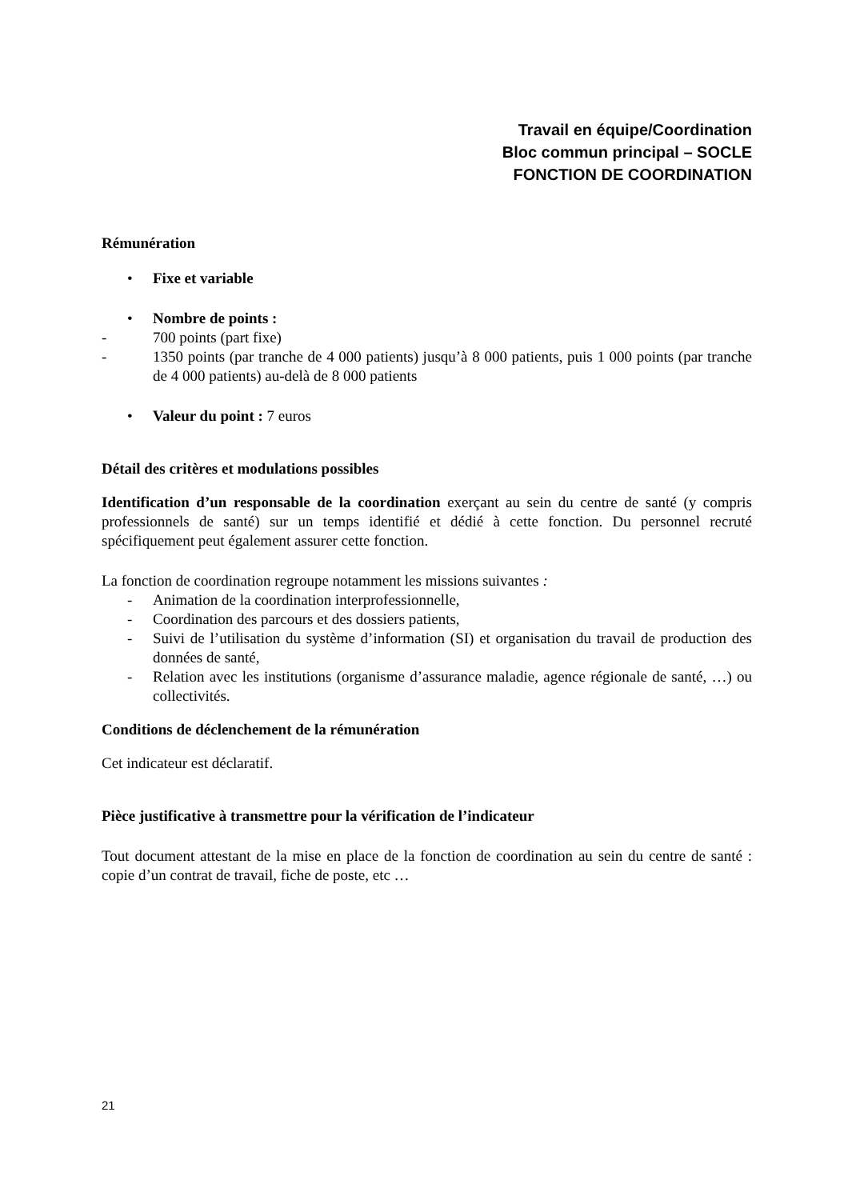Travail en équipe/Coordination
Bloc commun principal – SOCLE
FONCTION DE COORDINATION
Rémunération
• Fixe et variable
• Nombre de points :
- 700 points (part fixe)
- 1350 points (par tranche de 4 000 patients) jusqu’à 8 000 patients, puis 1 000 points (par tranche de 4 000 patients) au-delà de 8 000 patients
• Valeur du point : 7 euros
Détail des critères et modulations possibles
Identification d’un responsable de la coordination exerçant au sein du centre de santé (y compris professionnels de santé) sur un temps identifié et dédié à cette fonction. Du personnel recruté spécifiquement peut également assurer cette fonction.
La fonction de coordination regroupe notamment les missions suivantes :
- Animation de la coordination interprofessionnelle,
- Coordination des parcours et des dossiers patients,
- Suivi de l’utilisation du système d’information (SI) et organisation du travail de production des données de santé,
- Relation avec les institutions (organisme d’assurance maladie, agence régionale de santé, …) ou collectivités.
Conditions de déclenchement de la rémunération
Cet indicateur est déclaratif.
Pièce justificative à transmettre pour la vérification de l’indicateur
Tout document attestant de la mise en place de la fonction de coordination au sein du centre de santé : copie d’un contrat de travail, fiche de poste, etc …
21